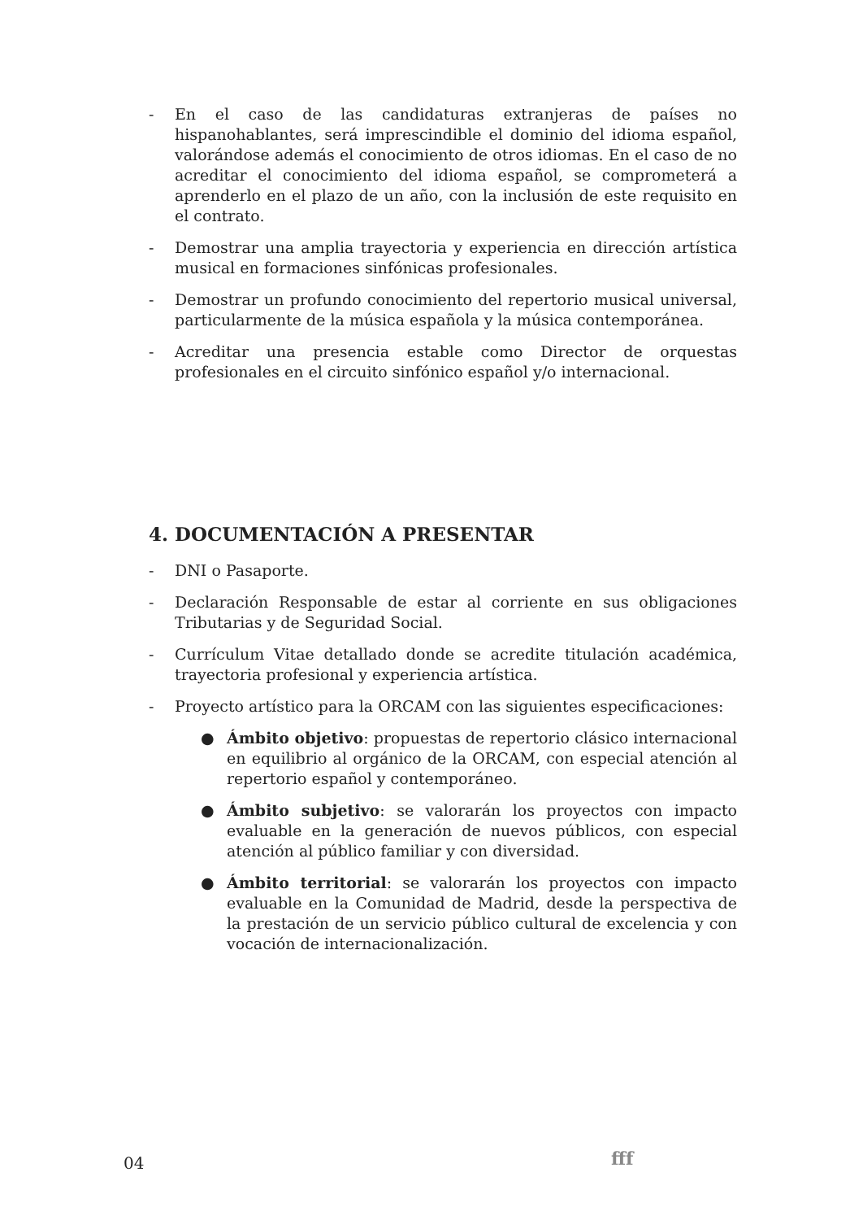- En el caso de las candidaturas extranjeras de países no hispanohablantes, será imprescindible el dominio del idioma español, valorándose además el conocimiento de otros idiomas. En el caso de no acreditar el conocimiento del idioma español, se comprometerá a aprenderlo en el plazo de un año, con la inclusión de este requisito en el contrato.
- Demostrar una amplia trayectoria y experiencia en dirección artística musical en formaciones sinfónicas profesionales.
- Demostrar un profundo conocimiento del repertorio musical universal, particularmente de la música española y la música contemporánea.
- Acreditar una presencia estable como Director de orquestas profesionales en el circuito sinfónico español y/o internacional.
4. DOCUMENTACIÓN A PRESENTAR
- DNI o Pasaporte.
- Declaración Responsable de estar al corriente en sus obligaciones Tributarias y de Seguridad Social.
- Currículum Vitae detallado donde se acredite titulación académica, trayectoria profesional y experiencia artística.
- Proyecto artístico para la ORCAM con las siguientes especificaciones:
● Ámbito objetivo: propuestas de repertorio clásico internacional en equilibrio al orgánico de la ORCAM, con especial atención al repertorio español y contemporáneo.
● Ámbito subjetivo: se valorarán los proyectos con impacto evaluable en la generación de nuevos públicos, con especial atención al público familiar y con diversidad.
● Ámbito territorial: se valorarán los proyectos con impacto evaluable en la Comunidad de Madrid, desde la perspectiva de la prestación de un servicio público cultural de excelencia y con vocación de internacionalización.
04 fff